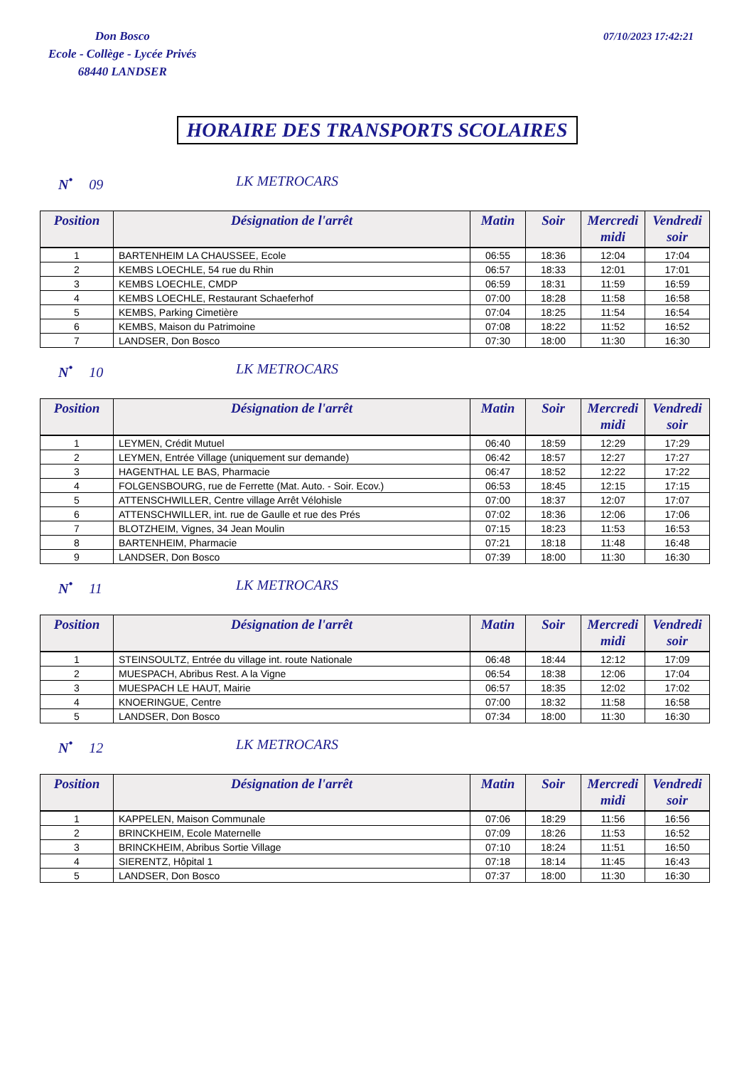Don Bosco
Ecole - Collège - Lycée Privés
68440 LANDSER
07/10/2023 17:42:21
HORAIRE DES TRANSPORTS SCOLAIRES
N<sup>•</sup> 09 LK METROCARS
| Position | Désignation de l'arrêt | Matin | Soir | Mercredi midi | Vendredi soir |
| --- | --- | --- | --- | --- | --- |
| 1 | BARTENHEIM LA CHAUSSEE, Ecole | 06:55 | 18:36 | 12:04 | 17:04 |
| 2 | KEMBS LOECHLE, 54 rue du Rhin | 06:57 | 18:33 | 12:01 | 17:01 |
| 3 | KEMBS LOECHLE, CMDP | 06:59 | 18:31 | 11:59 | 16:59 |
| 4 | KEMBS LOECHLE, Restaurant Schaeferhof | 07:00 | 18:28 | 11:58 | 16:58 |
| 5 | KEMBS, Parking Cimetière | 07:04 | 18:25 | 11:54 | 16:54 |
| 6 | KEMBS, Maison du Patrimoine | 07:08 | 18:22 | 11:52 | 16:52 |
| 7 | LANDSER, Don Bosco | 07:30 | 18:00 | 11:30 | 16:30 |
N<sup>•</sup> 10 LK METROCARS
| Position | Désignation de l'arrêt | Matin | Soir | Mercredi midi | Vendredi soir |
| --- | --- | --- | --- | --- | --- |
| 1 | LEYMEN, Crédit Mutuel | 06:40 | 18:59 | 12:29 | 17:29 |
| 2 | LEYMEN, Entrée Village (uniquement sur demande) | 06:42 | 18:57 | 12:27 | 17:27 |
| 3 | HAGENTHAL LE BAS, Pharmacie | 06:47 | 18:52 | 12:22 | 17:22 |
| 4 | FOLGENSBOURG, rue de Ferrette (Mat. Auto. - Soir. Ecov.) | 06:53 | 18:45 | 12:15 | 17:15 |
| 5 | ATTENSCHWILLER, Centre village Arrêt Vélohisle | 07:00 | 18:37 | 12:07 | 17:07 |
| 6 | ATTENSCHWILLER, int. rue de Gaulle et rue des Prés | 07:02 | 18:36 | 12:06 | 17:06 |
| 7 | BLOTZHEIM, Vignes, 34 Jean Moulin | 07:15 | 18:23 | 11:53 | 16:53 |
| 8 | BARTENHEIM, Pharmacie | 07:21 | 18:18 | 11:48 | 16:48 |
| 9 | LANDSER, Don Bosco | 07:39 | 18:00 | 11:30 | 16:30 |
N<sup>•</sup> 11 LK METROCARS
| Position | Désignation de l'arrêt | Matin | Soir | Mercredi midi | Vendredi soir |
| --- | --- | --- | --- | --- | --- |
| 1 | STEINSOULTZ, Entrée du village int. route Nationale | 06:48 | 18:44 | 12:12 | 17:09 |
| 2 | MUESPACH, Abribus Rest. A la Vigne | 06:54 | 18:38 | 12:06 | 17:04 |
| 3 | MUESPACH LE HAUT, Mairie | 06:57 | 18:35 | 12:02 | 17:02 |
| 4 | KNOERINGUE, Centre | 07:00 | 18:32 | 11:58 | 16:58 |
| 5 | LANDSER, Don Bosco | 07:34 | 18:00 | 11:30 | 16:30 |
N<sup>•</sup> 12 LK METROCARS
| Position | Désignation de l'arrêt | Matin | Soir | Mercredi midi | Vendredi soir |
| --- | --- | --- | --- | --- | --- |
| 1 | KAPPELEN, Maison Communale | 07:06 | 18:29 | 11:56 | 16:56 |
| 2 | BRINCKHEIM, Ecole Maternelle | 07:09 | 18:26 | 11:53 | 16:52 |
| 3 | BRINCKHEIM, Abribus Sortie Village | 07:10 | 18:24 | 11:51 | 16:50 |
| 4 | SIERENTZ, Hôpital 1 | 07:18 | 18:14 | 11:45 | 16:43 |
| 5 | LANDSER, Don Bosco | 07:37 | 18:00 | 11:30 | 16:30 |